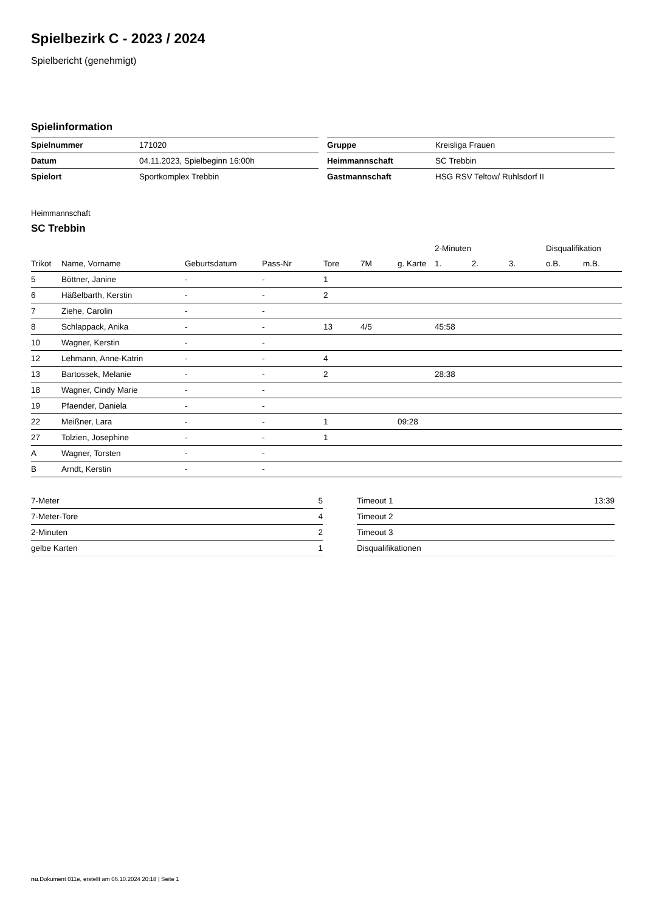Spielbezirk C - 2023 / 2024
Spielbericht (genehmigt)
Spielinformation
| Spielnummer | 171020 |
| Datum | 04.11.2023, Spielbeginn 16:00h |
| Spielort | Sportkomplex Trebbin |
| Gruppe | Kreisliga Frauen |
| Heimmannschaft | SC Trebbin |
| Gastmannschaft | HSG RSV Teltow/ Ruhlsdorf II |
Heimmannschaft
SC Trebbin
| | | | | | | | 2-Minuten | | | Disqualifikation | |
| --- | --- | --- | --- | --- | --- | --- | --- | --- | --- | --- | --- |
| Trikot | Name, Vorname | Geburtsdatum | Pass-Nr | Tore | 7M | g. Karte | 1. | 2. | 3. | o.B. | m.B. |
| 5 | Böttner, Janine | - | - | 1 | | | | | | | |
| 6 | Häßelbarth, Kerstin | - | - | 2 | | | | | | | |
| 7 | Ziehe, Carolin | - | - | | | | | | | | |
| 8 | Schlappack, Anika | - | - | 13 | 4/5 | | 45:58 | | | | |
| 10 | Wagner, Kerstin | - | - | | | | | | | | |
| 12 | Lehmann, Anne-Katrin | - | - | 4 | | | | | | | |
| 13 | Bartossek, Melanie | - | - | 2 | | | 28:38 | | | | |
| 18 | Wagner, Cindy Marie | - | - | | | | | | | | |
| 19 | Pfaender, Daniela | - | - | | | | | | | | |
| 22 | Meißner, Lara | - | - | 1 | | 09:28 | | | | | |
| 27 | Tolzien, Josephine | - | - | 1 | | | | | | | |
| A | Wagner, Torsten | - | - | | | | | | | | |
| B | Arndt, Kerstin | - | - | | | | | | | | |
| 7-Meter | 5 |
| 7-Meter-Tore | 4 |
| 2-Minuten | 2 |
| gelbe Karten | 1 |
| Timeout 1 | 13:39 |
| Timeout 2 | |
| Timeout 3 | |
| Disqualifikationen | |
nu.Dokument 011e, erstellt am 06.10.2024 20:18 | Seite 1